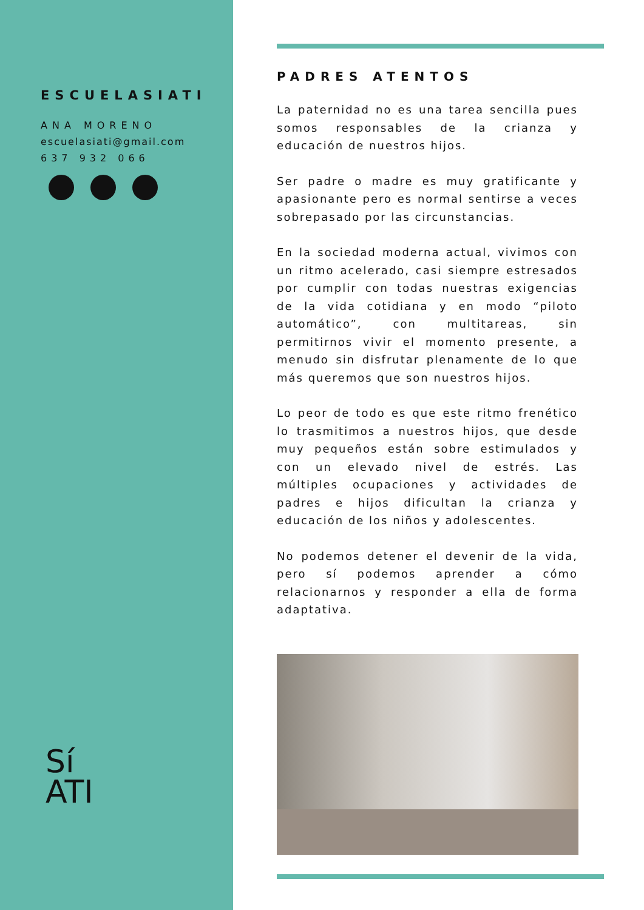ESCUELASIATI
ANA MORENO
escuelasiati@gmail.com
637 932 066
Sí
ATI
PADRES ATENTOS
La paternidad no es una tarea sencilla pues somos responsables de la crianza y educación de nuestros hijos.
Ser padre o madre es muy gratificante y apasionante pero es normal sentirse a veces sobrepasado por las circunstancias.
En la sociedad moderna actual, vivimos con un ritmo acelerado, casi siempre estresados por cumplir con todas nuestras exigencias de la vida cotidiana y en modo “piloto automático”, con multitareas, sin permitirnos vivir el momento presente, a menudo sin disfrutar plenamente de lo que más queremos que son nuestros hijos.
Lo peor de todo es que este ritmo frenético lo trasmitimos a nuestros hijos, que desde muy pequeños están sobre estimulados y con un elevado nivel de estrés. Las múltiples ocupaciones y actividades de padres e hijos dificultan la crianza y educación de los niños y adolescentes.
No podemos detener el devenir de la vida, pero sí podemos aprender a cómo relacionarnos y responder a ella de forma adaptativa.